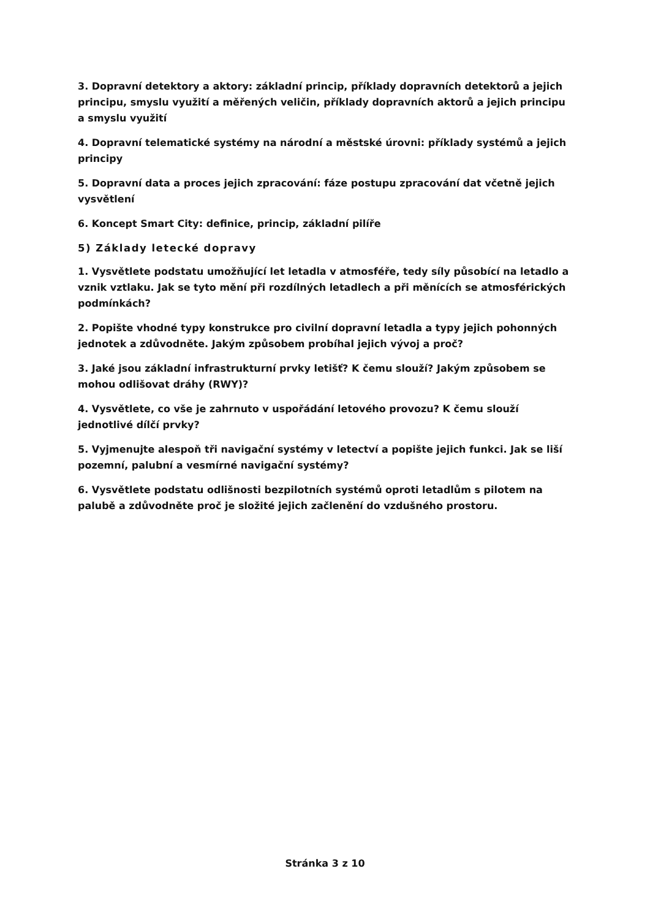3. Dopravní detektory a aktory: základní princip, příklady dopravních detektorů a jejich principu, smyslu využití a měřených veličin, příklady dopravních aktorů a jejich principu a smyslu využití
4. Dopravní telematické systémy na národní a městské úrovni: příklady systémů a jejich principy
5. Dopravní data a proces jejich zpracování: fáze postupu zpracování dat včetně jejich vysvětlení
6. Koncept Smart City: definice, princip, základní pilíře
5) Základy letecké dopravy
1. Vysvětlete podstatu umožňující let letadla v atmosféře, tedy síly působící na letadlo a vznik vztlaku. Jak se tyto mění při rozdílných letadlech a při měnících se atmosférických podmínkách?
2. Popište vhodné typy konstrukce pro civilní dopravní letadla a typy jejich pohonných jednotek a zdůvodněte. Jakým způsobem probíhal jejich vývoj a proč?
3. Jaké jsou základní infrastrukturní prvky letišť? K čemu slouží? Jakým způsobem se mohou odlišovat dráhy (RWY)?
4. Vysvětlete, co vše je zahrnuto v uspořádání letového provozu? K čemu slouží jednotlivé dílčí prvky?
5. Vyjmenujte alespoň tři navigační systémy v letectví a popište jejich funkci. Jak se liší pozemní, palubní a vesmírné navigační systémy?
6. Vysvětlete podstatu odlišnosti bezpilotních systémů oproti letadlům s pilotem na palubě a zdůvodněte proč je složité jejich začlenění do vzdušného prostoru.
Stránka 3 z 10